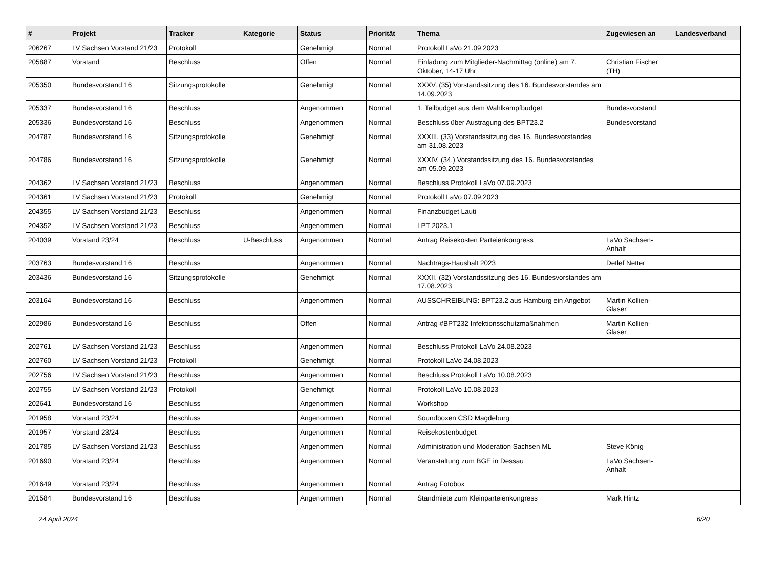| # | Projekt | Tracker | Kategorie | Status | Priorität | Thema | Zugewiesen an | Landesverband |
| --- | --- | --- | --- | --- | --- | --- | --- | --- |
| 206267 | LV Sachsen Vorstand 21/23 | Protokoll | | Genehmigt | Normal | Protokoll LaVo 21.09.2023 | | |
| 205887 | Vorstand | Beschluss | | Offen | Normal | Einladung zum Mitglieder-Nachmittag (online) am 7. Oktober, 14-17 Uhr | Christian Fischer (TH) | |
| 205350 | Bundesvorstand 16 | Sitzungsprotokolle | | Genehmigt | Normal | XXXV. (35) Vorstandssitzung des 16. Bundesvorstandes am 14.09.2023 | | |
| 205337 | Bundesvorstand 16 | Beschluss | | Angenommen | Normal | 1. Teilbudget aus dem Wahlkampfbudget | Bundesvorstand | |
| 205336 | Bundesvorstand 16 | Beschluss | | Angenommen | Normal | Beschluss über Austragung des BPT23.2 | Bundesvorstand | |
| 204787 | Bundesvorstand 16 | Sitzungsprotokolle | | Genehmigt | Normal | XXXIII. (33) Vorstandssitzung des 16. Bundesvorstandes am 31.08.2023 | | |
| 204786 | Bundesvorstand 16 | Sitzungsprotokolle | | Genehmigt | Normal | XXXIV. (34.) Vorstandssitzung des 16. Bundesvorstandes am 05.09.2023 | | |
| 204362 | LV Sachsen Vorstand 21/23 | Beschluss | | Angenommen | Normal | Beschluss Protokoll LaVo 07.09.2023 | | |
| 204361 | LV Sachsen Vorstand 21/23 | Protokoll | | Genehmigt | Normal | Protokoll LaVo 07.09.2023 | | |
| 204355 | LV Sachsen Vorstand 21/23 | Beschluss | | Angenommen | Normal | Finanzbudget Lauti | | |
| 204352 | LV Sachsen Vorstand 21/23 | Beschluss | | Angenommen | Normal | LPT 2023.1 | | |
| 204039 | Vorstand 23/24 | Beschluss | U-Beschluss | Angenommen | Normal | Antrag Reisekosten Parteienkongress | LaVo Sachsen-Anhalt | |
| 203763 | Bundesvorstand 16 | Beschluss | | Angenommen | Normal | Nachtrags-Haushalt 2023 | Detlef Netter | |
| 203436 | Bundesvorstand 16 | Sitzungsprotokolle | | Genehmigt | Normal | XXXII. (32) Vorstandssitzung des 16. Bundesvorstandes am 17.08.2023 | | |
| 203164 | Bundesvorstand 16 | Beschluss | | Angenommen | Normal | AUSSCHREIBUNG: BPT23.2 aus Hamburg ein Angebot | Martin Kollien-Glaser | |
| 202986 | Bundesvorstand 16 | Beschluss | | Offen | Normal | Antrag #BPT232 Infektionsschutzmaßnahmen | Martin Kollien-Glaser | |
| 202761 | LV Sachsen Vorstand 21/23 | Beschluss | | Angenommen | Normal | Beschluss Protokoll LaVo 24.08.2023 | | |
| 202760 | LV Sachsen Vorstand 21/23 | Protokoll | | Genehmigt | Normal | Protokoll LaVo 24.08.2023 | | |
| 202756 | LV Sachsen Vorstand 21/23 | Beschluss | | Angenommen | Normal | Beschluss Protokoll LaVo 10.08.2023 | | |
| 202755 | LV Sachsen Vorstand 21/23 | Protokoll | | Genehmigt | Normal | Protokoll LaVo 10.08.2023 | | |
| 202641 | Bundesvorstand 16 | Beschluss | | Angenommen | Normal | Workshop | | |
| 201958 | Vorstand 23/24 | Beschluss | | Angenommen | Normal | Soundboxen CSD Magdeburg | | |
| 201957 | Vorstand 23/24 | Beschluss | | Angenommen | Normal | Reisekostenbudget | | |
| 201785 | LV Sachsen Vorstand 21/23 | Beschluss | | Angenommen | Normal | Administration und Moderation Sachsen ML | Steve König | |
| 201690 | Vorstand 23/24 | Beschluss | | Angenommen | Normal | Veranstaltung zum BGE in Dessau | LaVo Sachsen-Anhalt | |
| 201649 | Vorstand 23/24 | Beschluss | | Angenommen | Normal | Antrag Fotobox | | |
| 201584 | Bundesvorstand 16 | Beschluss | | Angenommen | Normal | Standmiete zum Kleinparteienkongress | Mark Hintz | |
24 April 2024 6/20